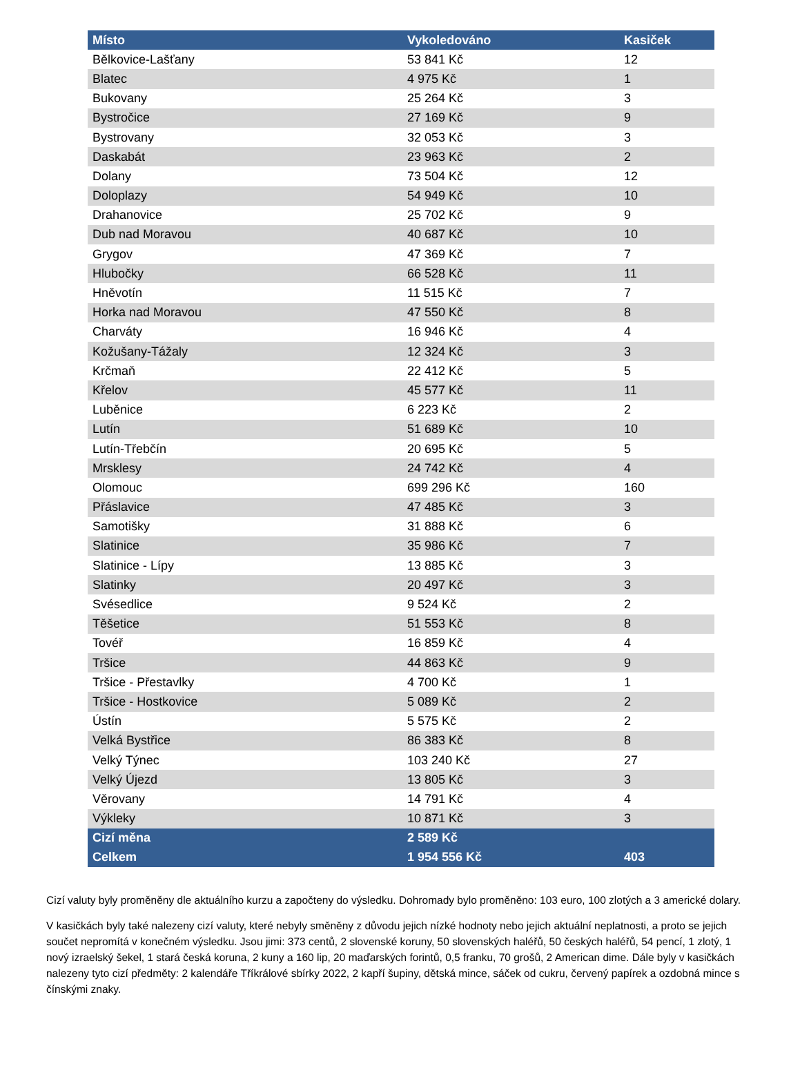| Místo | Vykoledováno | Kasiček |
| --- | --- | --- |
| Bělkovice-Lašťany | 53 841 Kč | 12 |
| Blatec | 4 975 Kč | 1 |
| Bukovany | 25 264 Kč | 3 |
| Bystročice | 27 169 Kč | 9 |
| Bystrovany | 32 053 Kč | 3 |
| Daskabát | 23 963 Kč | 2 |
| Dolany | 73 504 Kč | 12 |
| Doloplazy | 54 949 Kč | 10 |
| Drahanovice | 25 702 Kč | 9 |
| Dub nad Moravou | 40 687 Kč | 10 |
| Grygov | 47 369 Kč | 7 |
| Hlubočky | 66 528 Kč | 11 |
| Hněvotín | 11 515 Kč | 7 |
| Horka nad Moravou | 47 550 Kč | 8 |
| Charváty | 16 946 Kč | 4 |
| Kožušany-Tážaly | 12 324 Kč | 3 |
| Krčmaň | 22 412 Kč | 5 |
| Křelov | 45 577 Kč | 11 |
| Luběnice | 6 223 Kč | 2 |
| Lutín | 51 689 Kč | 10 |
| Lutín-Třebčín | 20 695 Kč | 5 |
| Mrsklesy | 24 742 Kč | 4 |
| Olomouc | 699 296 Kč | 160 |
| Přáslavice | 47 485 Kč | 3 |
| Samotišky | 31 888 Kč | 6 |
| Slatinice | 35 986 Kč | 7 |
| Slatinice - Lípy | 13 885 Kč | 3 |
| Slatinky | 20 497 Kč | 3 |
| Svésedlice | 9 524 Kč | 2 |
| Těšetice | 51 553 Kč | 8 |
| Tovéř | 16 859 Kč | 4 |
| Tršice | 44 863 Kč | 9 |
| Tršice - Přestavlky | 4 700 Kč | 1 |
| Tršice - Hostkovice | 5 089 Kč | 2 |
| Ústín | 5 575 Kč | 2 |
| Velká Bystřice | 86 383 Kč | 8 |
| Velký Týnec | 103 240 Kč | 27 |
| Velký Újezd | 13 805 Kč | 3 |
| Věrovany | 14 791 Kč | 4 |
| Výkleky | 10 871 Kč | 3 |
| Cizí měna | 2 589 Kč | |
| Celkem | 1 954 556 Kč | 403 |
Cizí valuty byly proměněny dle aktuálního kurzu a započteny do výsledku. Dohromady bylo proměněno: 103 euro, 100 zlotých a 3 americké dolary.
V kasičkách byly také nalezeny cizí valuty, které nebyly směněny z důvodu jejich nízké hodnoty nebo jejich aktuální neplatnosti, a proto se jejich součet nepromítá v konečném výsledku. Jsou jimi: 373 centů, 2 slovenské koruny, 50 slovenských haléřů, 50 českých haléřů, 54 pencí, 1 zlotý, 1 nový izraelský šekel, 1 stará česká koruna, 2 kuny a 160 lip, 20 maďarských forintů, 0,5 franku, 70 grošů, 2 American dime. Dále byly v kasičkách nalezeny tyto cizí předměty: 2 kalendáře Tříkrálové sbírky 2022, 2 kapří šupiny, dětská mince, sáček od cukru, červený papírek a ozdobná mince s čínskými znaky.